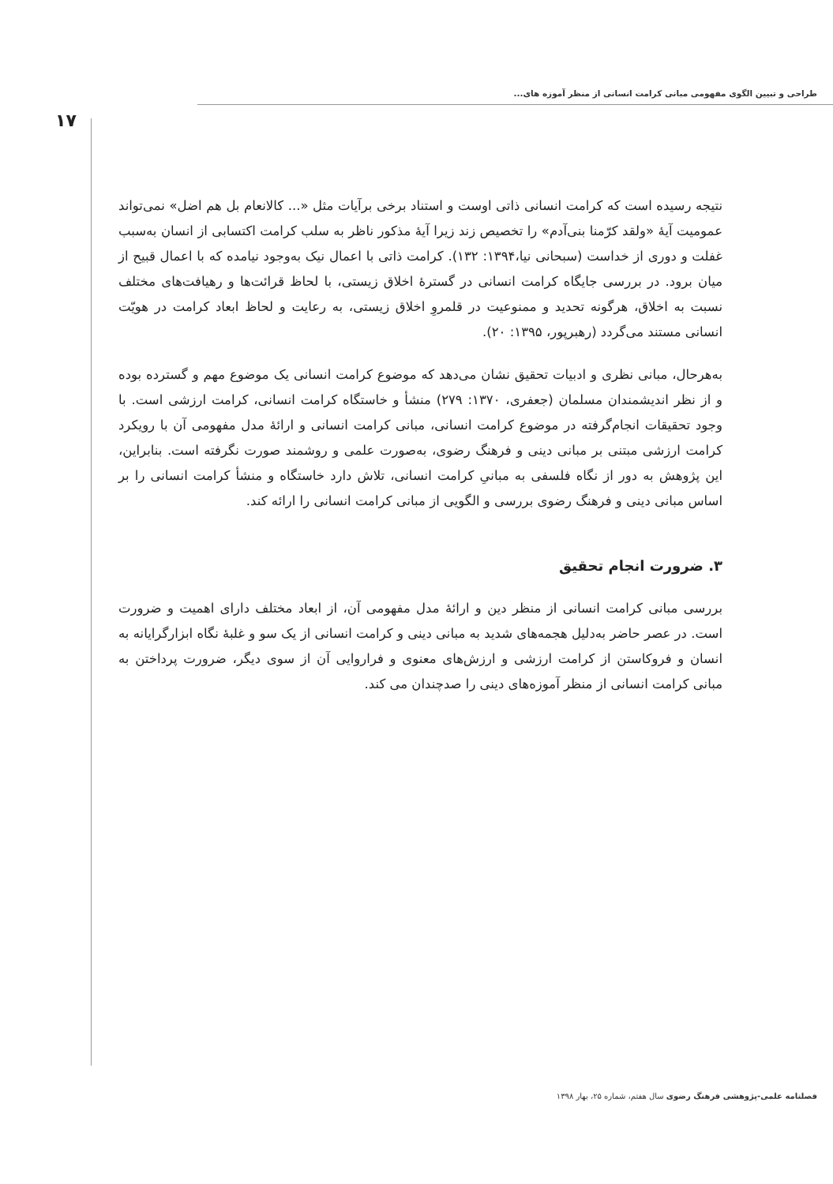طراحی و تبیین الگوی مفهومی مبانی کرامت انسانی از منظر آموزه های...
۱۷
نتیجه رسیده است که کرامت انسانی ذاتی اوست و استناد برخی برآیات مثل «... کالانعام بل هم اضل» نمی‌تواند عمومیت آیهٔ «ولقد کرّمنا بنی‌آدم» را تخصیص زند زیرا آیهٔ مذکور ناظر به سلب کرامت اکتسابی از انسان به‌سبب غفلت و دوری از خداست (سبحانی نیا،۱۳۹۴: ۱۳۲). کرامت ذاتی با اعمال نیک به‌وجود نیامده که با اعمال قبیح از میان برود. در بررسی جایگاه کرامت انسانی در گسترهٔ اخلاق زیستی، با لحاظ قرائت‌ها و رهیافت‌های مختلف نسبت به اخلاق، هرگونه تحدید و ممنوعیت در قلمروِ اخلاق زیستی، به رعایت و لحاظ ابعاد کرامت در هویّت انسانی مستند می‌گردد (رهبرپور، ۱۳۹۵: ۲۰).
به‌هرحال، مبانی نظری و ادبیات تحقیق نشان می‌دهد که موضوع کرامت انسانی یک موضوع مهم و گسترده بوده و از نظر اندیشمندان مسلمان (جعفری، ۱۳۷۰: ۲۷۹) منشأ و خاستگاه کرامت انسانی، کرامت ارزشی است. با وجود تحقیقات انجام‌گرفته در موضوع کرامت انسانی، مبانی کرامت انسانی و ارائهٔ مدل مفهومی آن با رویکرد کرامت ارزشی مبتنی بر مبانی دینی و فرهنگ رضوی، به‌صورت علمی و روشمند صورت نگرفته است. بنابراین، این پژوهش به دور از نگاه فلسفی به مبانیِ کرامت انسانی، تلاش دارد خاستگاه و منشأ کرامت انسانی را بر اساس مبانی دینی و فرهنگ رضوی بررسی و الگویی از مبانی کرامت انسانی را ارائه کند.
۳. ضرورت انجام تحقیق
بررسی مبانی کرامت انسانی از منظر دین و ارائهٔ مدل مفهومی آن، از ابعاد مختلف دارای اهمیت و ضرورت است. در عصر حاضر به‌دلیل هجمه‌های شدید به مبانی دینی و کرامت انسانی از یک سو و غلبهٔ نگاه ابزارگرایانه به انسان و فروکاستن از کرامت ارزشی و ارزش‌های معنوی و فراروایی آن از سوی دیگر، ضرورت پرداختن به مبانی کرامت انسانی از منظر آموزه‌های دینی را صدچندان می کند.
فصلنامه علمی-پژوهشی فرهنگ رضوی سال هفتم، شماره ۲۵، بهار ۱۳۹۸